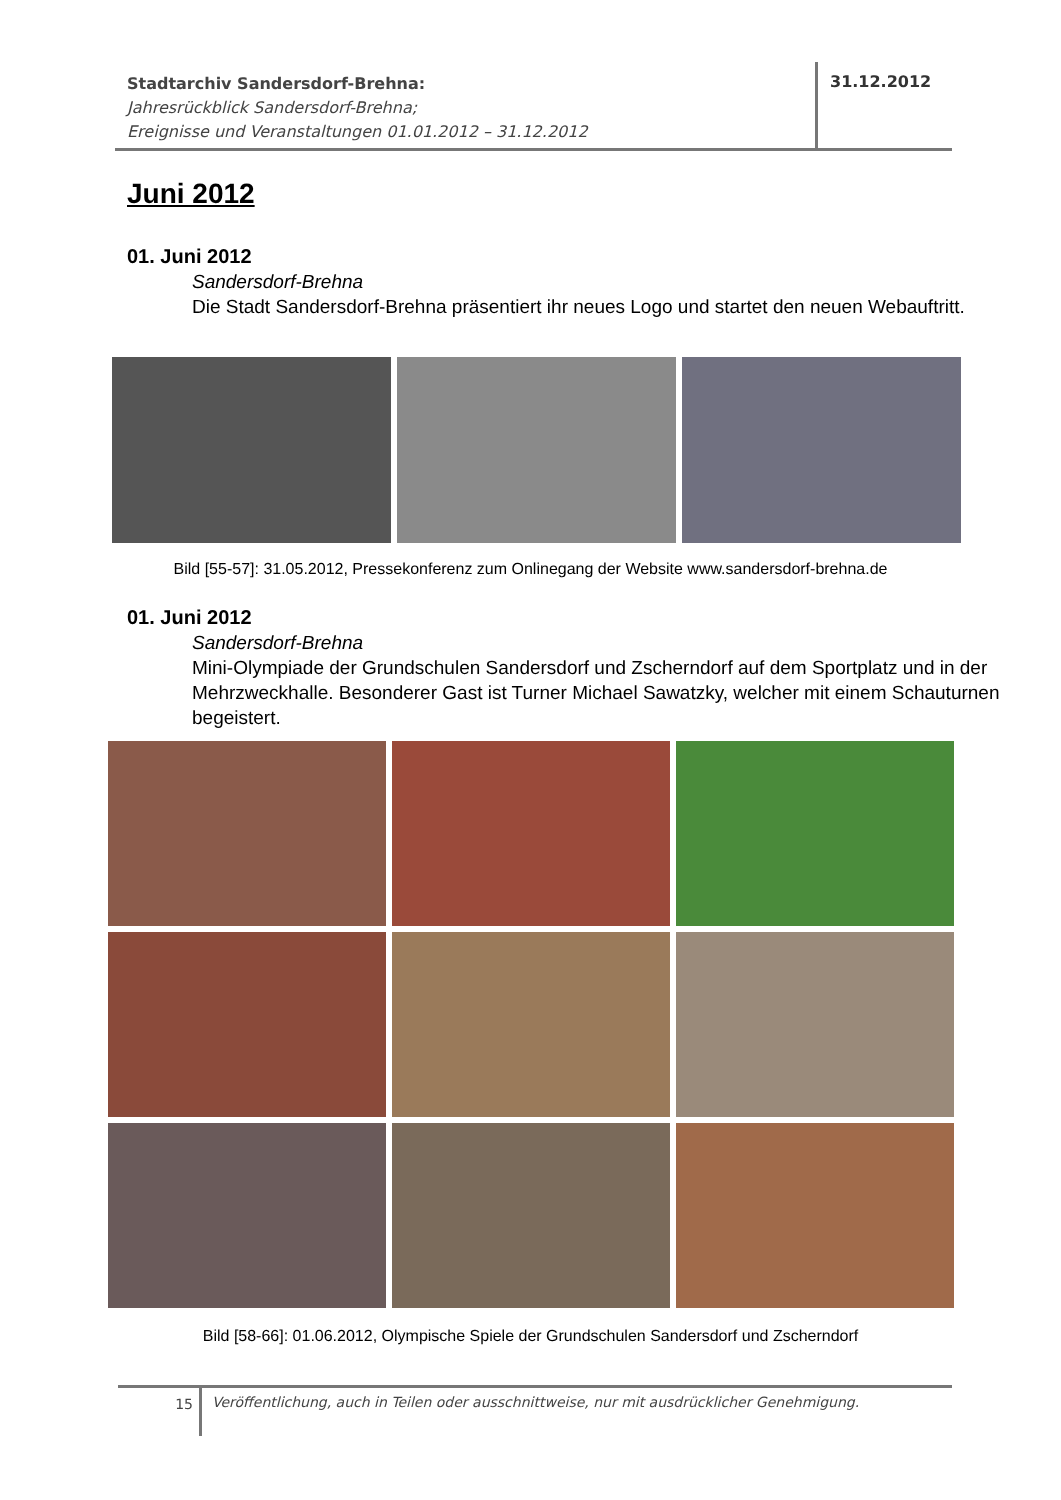Stadtarchiv Sandersdorf-Brehna:
Jahresrückblick Sandersdorf-Brehna;
Ereignisse und Veranstaltungen 01.01.2012 – 31.12.2012
31.12.2012
Juni 2012
01. Juni 2012
Sandersdorf-Brehna
Die Stadt Sandersdorf-Brehna präsentiert ihr neues Logo und startet den neuen Webauftritt.
Bild [55-57]: 31.05.2012, Pressekonferenz zum Onlinegang der Website www.sandersdorf-brehna.de
01. Juni 2012
Sandersdorf-Brehna
Mini-Olympiade der Grundschulen Sandersdorf und Zscherndorf auf dem Sportplatz und in der Mehrzweckhalle. Besonderer Gast ist Turner Michael Sawatzky, welcher mit einem Schauturnen begeistert.
Bild [58-66]: 01.06.2012, Olympische Spiele der Grundschulen Sandersdorf und Zscherndorf
15
Veröffentlichung, auch in Teilen oder ausschnittweise, nur mit ausdrücklicher Genehmigung.